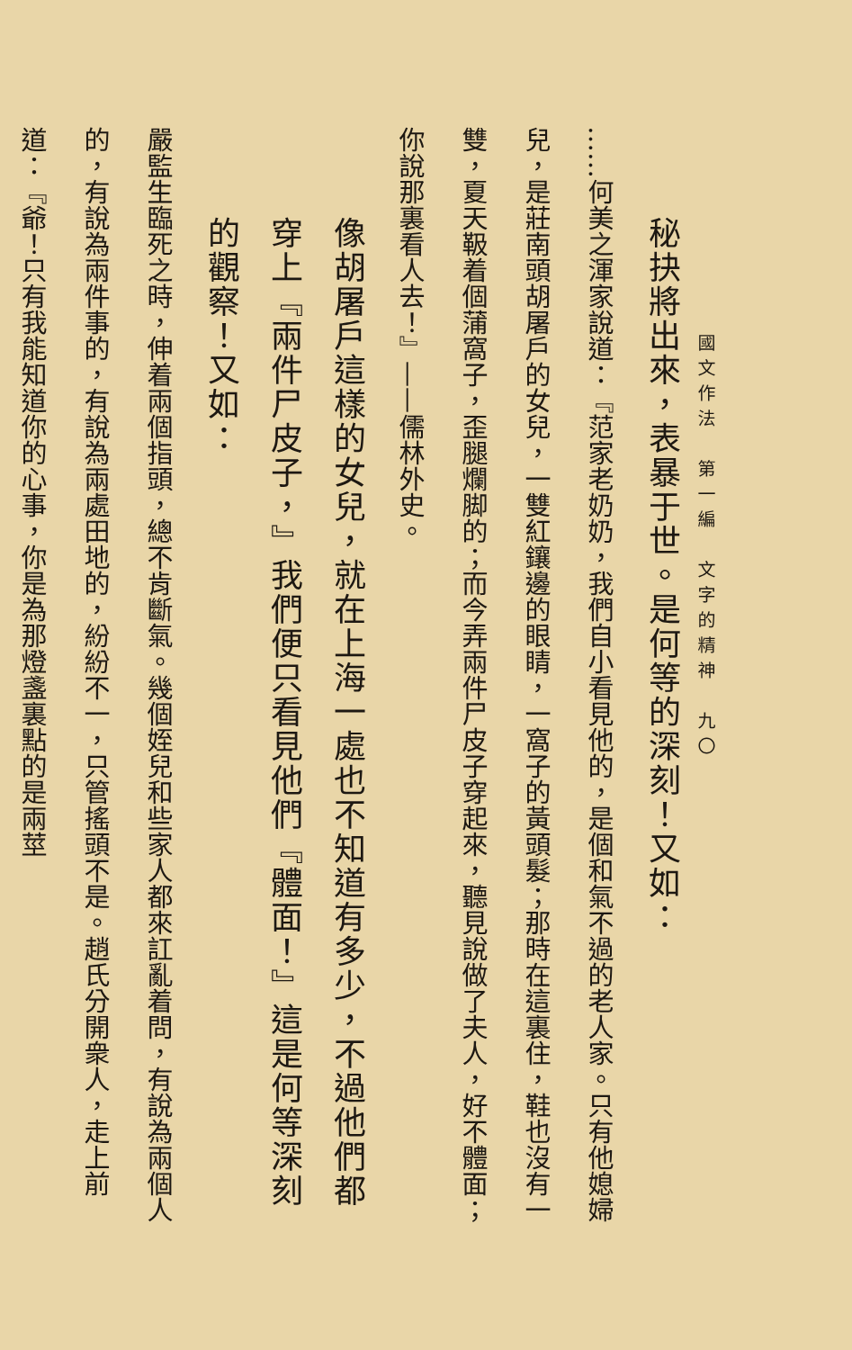國文作法　第一編　文字的精神　九〇
秘抉將出來，表暴于世。是何等的深刻！又如：
……何美之渾家說道：『范家老奶奶，我們自小看見他的，是個和氣不過的老人家。只有他媳婦兒，是莊南頭胡屠戶的女兒，一雙紅鑲邊的眼睛，一窩子的黃頭髮；那時在這裏住，鞋也沒有一雙，夏天靸着個蒲窩子，歪腿爛脚的；而今弄兩件尸皮子穿起來，聽見說做了夫人，好不體面；你說那裏看人去！』——儒林外史。
像胡屠戶這樣的女兒，就在上海一處也不知道有多少，不過他們都穿上『兩件尸皮子，』我們便只看見他們『體面！』這是何等深刻的觀察！又如：
嚴監生臨死之時，伸着兩個指頭，總不肯斷氣。幾個姪兒和些家人都來訌亂着問，有說為兩個人的，有說為兩件事的，有說為兩處田地的，紛紛不一，只管搖頭不是。趙氏分開衆人，走上前道：『爺！只有我能知道你的心事，你是為那燈盞裏點的是兩莖